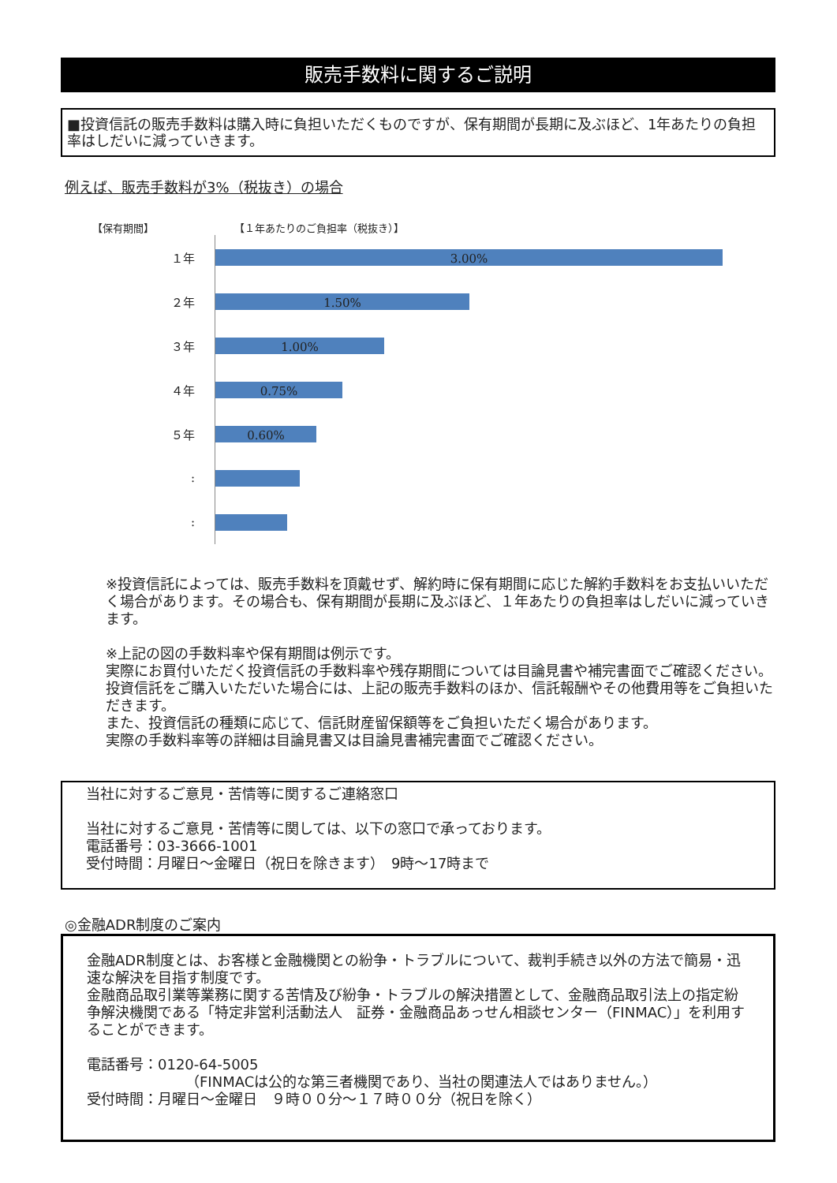販売手数料に関するご説明
■投資信託の販売手数料は購入時に負担いただくものですが、保有期間が長期に及ぶほど、1年あたりの負担率はしだいに減っていきます。
例えば、販売手数料が3%（税抜き）の場合
【保有期間】 【１年あたりのご負担率（税抜き）】
１年
3.00%
２年
1.50%
３年
1.00%
４年
0.75%
５年
0.60%
:
:
※投資信託によっては、販売手数料を頂戴せず、解約時に保有期間に応じた解約手数料をお支払いいただく場合があります。その場合も、保有期間が長期に及ぶほど、１年あたりの負担率はしだいに減っていきます。
※上記の図の手数料率や保有期間は例示です。
実際にお買付いただく投資信託の手数料率や残存期間については目論見書や補完書面でご確認ください。投資信託をご購入いただいた場合には、上記の販売手数料のほか、信託報酬やその他費用等をご負担いただきます。
また、投資信託の種類に応じて、信託財産留保額等をご負担いただく場合があります。
実際の手数料率等の詳細は目論見書又は目論見書補完書面でご確認ください。
当社に対するご意見・苦情等に関するご連絡窓口
当社に対するご意見・苦情等に関しては、以下の窓口で承っております。
電話番号：03-3666-1001
受付時間：月曜日～金曜日（祝日を除きます）　9時～17時まで
◎金融ADR制度のご案内
金融ADR制度とは、お客様と金融機関との紛争・トラブルについて、裁判手続き以外の方法で簡易・迅速な解決を目指す制度です。
金融商品取引業等業務に関する苦情及び紛争・トラブルの解決措置として、金融商品取引法上の指定紛争解決機関である「特定非営利活動法人　証券・金融商品あっせん相談センター（FINMAC）」を利用することができます。
電話番号：0120-64-5005
（FINMACは公的な第三者機関であり、当社の関連法人ではありません。）
受付時間：月曜日～金曜日　９時００分～１７時００分（祝日を除く）